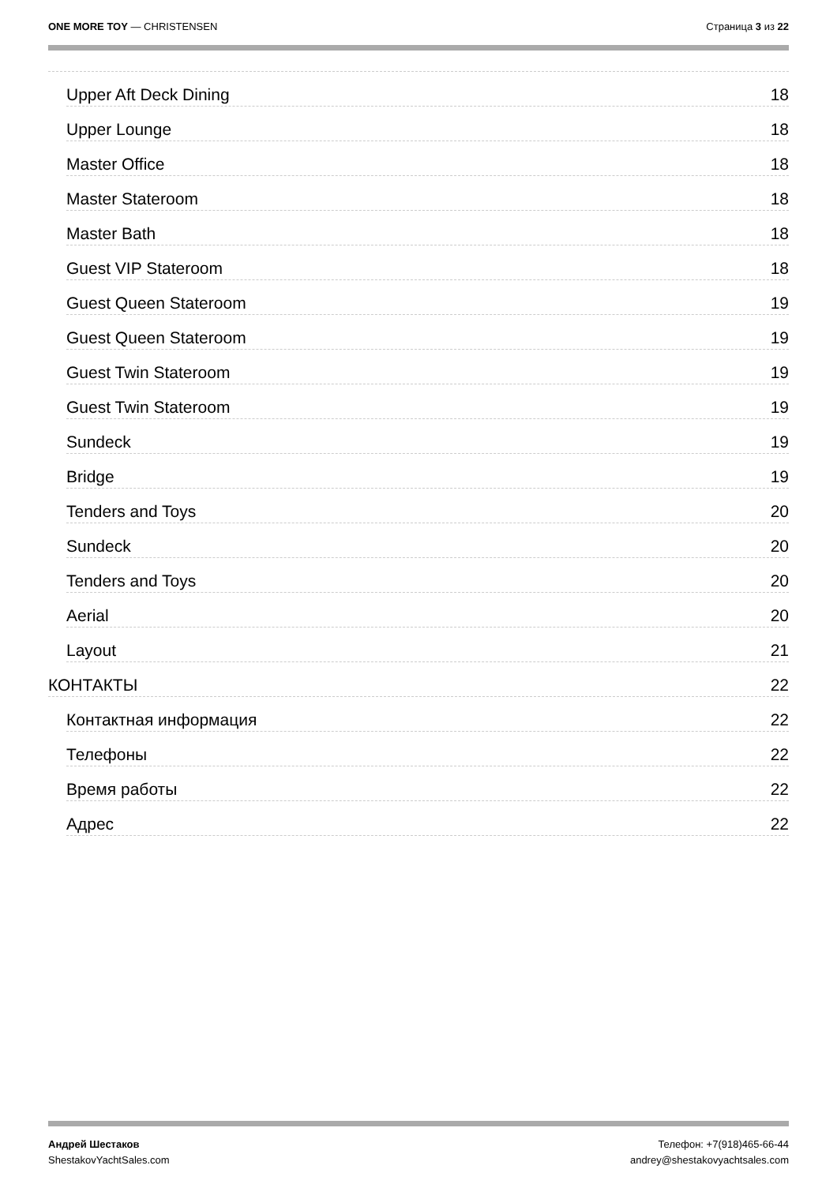ONE MORE TOY — CHRISTENSEN Страница 3 из 22
Upper Aft Deck Dining 18
Upper Lounge 18
Master Office 18
Master Stateroom 18
Master Bath 18
Guest VIP Stateroom 18
Guest Queen Stateroom 19
Guest Queen Stateroom 19
Guest Twin Stateroom 19
Guest Twin Stateroom 19
Sundeck 19
Bridge 19
Tenders and Toys 20
Sundeck 20
Tenders and Toys 20
Aerial 20
Layout 21
КОНТАКТЫ 22
Контактная информация 22
Телефоны 22
Время работы 22
Адрес 22
Андрей Шестаков
ShestakovYachtSales.com
Телефон: +7(918)465-66-44
andrey@shestakovyachtsales.com